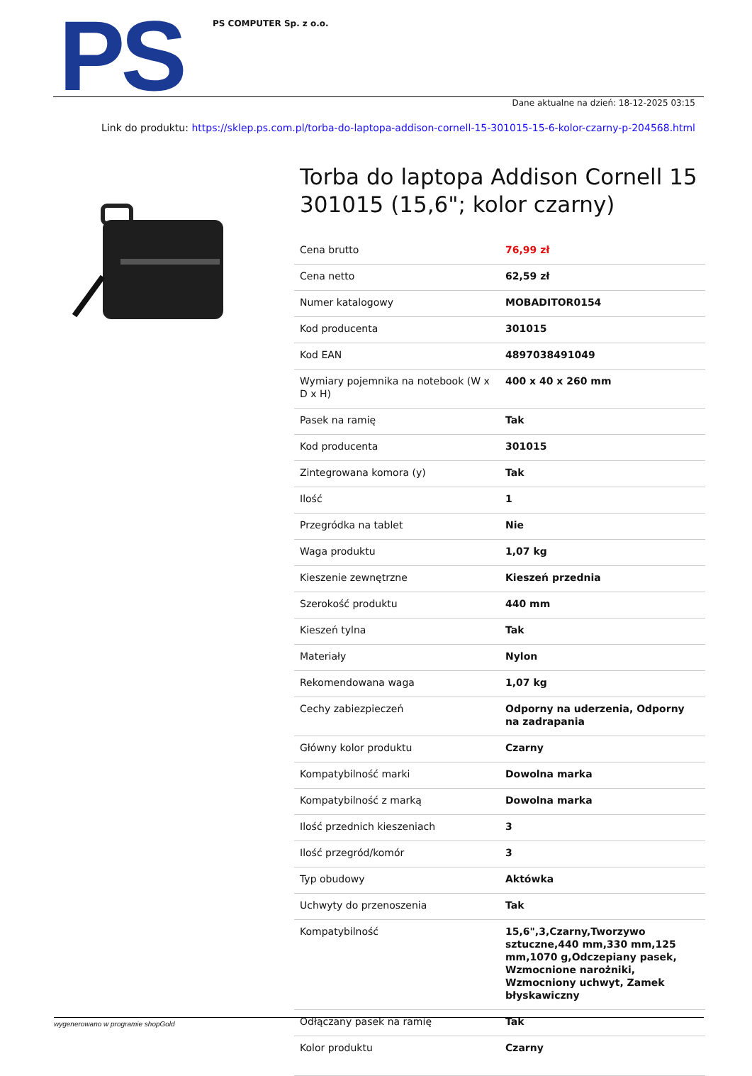PS PS COMPUTER Sp. z o.o.
Dane aktualne na dzień: 18-12-2025 03:15
Link do produktu: https://sklep.ps.com.pl/torba-do-laptopa-addison-cornell-15-301015-15-6-kolor-czarny-p-204568.html
Torba do laptopa Addison Cornell 15 301015 (15,6"; kolor czarny)
| Cena brutto | 76,99 zł |
| Cena netto | 62,59 zł |
| Numer katalogowy | MOBADITOR0154 |
| Kod producenta | 301015 |
| Kod EAN | 4897038491049 |
| Wymiary pojemnika na notebook (W x D x H) | 400 x 40 x 260 mm |
| Pasek na ramię | Tak |
| Kod producenta | 301015 |
| Zintegrowana komora (y) | Tak |
| Ilość | 1 |
| Przegródka na tablet | Nie |
| Waga produktu | 1,07 kg |
| Kieszenie zewnętrzne | Kieszeń przednia |
| Szerokość produktu | 440 mm |
| Kieszeń tylna | Tak |
| Materiały | Nylon |
| Rekomendowana waga | 1,07 kg |
| Cechy zabiezpieczeń | Odporny na uderzenia, Odporny na zadrapania |
| Główny kolor produktu | Czarny |
| Kompatybilność marki | Dowolna marka |
| Kompatybilność z marką | Dowolna marka |
| Ilość przednich kieszeniach | 3 |
| Ilość przegród/komór | 3 |
| Typ obudowy | Aktówka |
| Uchwyty do przenoszenia | Tak |
| Kompatybilność | 15,6",3,Czarny,Tworzywo sztuczne,440 mm,330 mm,125 mm,1070 g,Odczepiany pasek, Wzmocnione narożniki, Wzmocniony uchwyt, Zamek błyskawiczny |
| Odłączany pasek na ramię | Tak |
| Kolor produktu | Czarny |
wygenerowano w programie shopGold